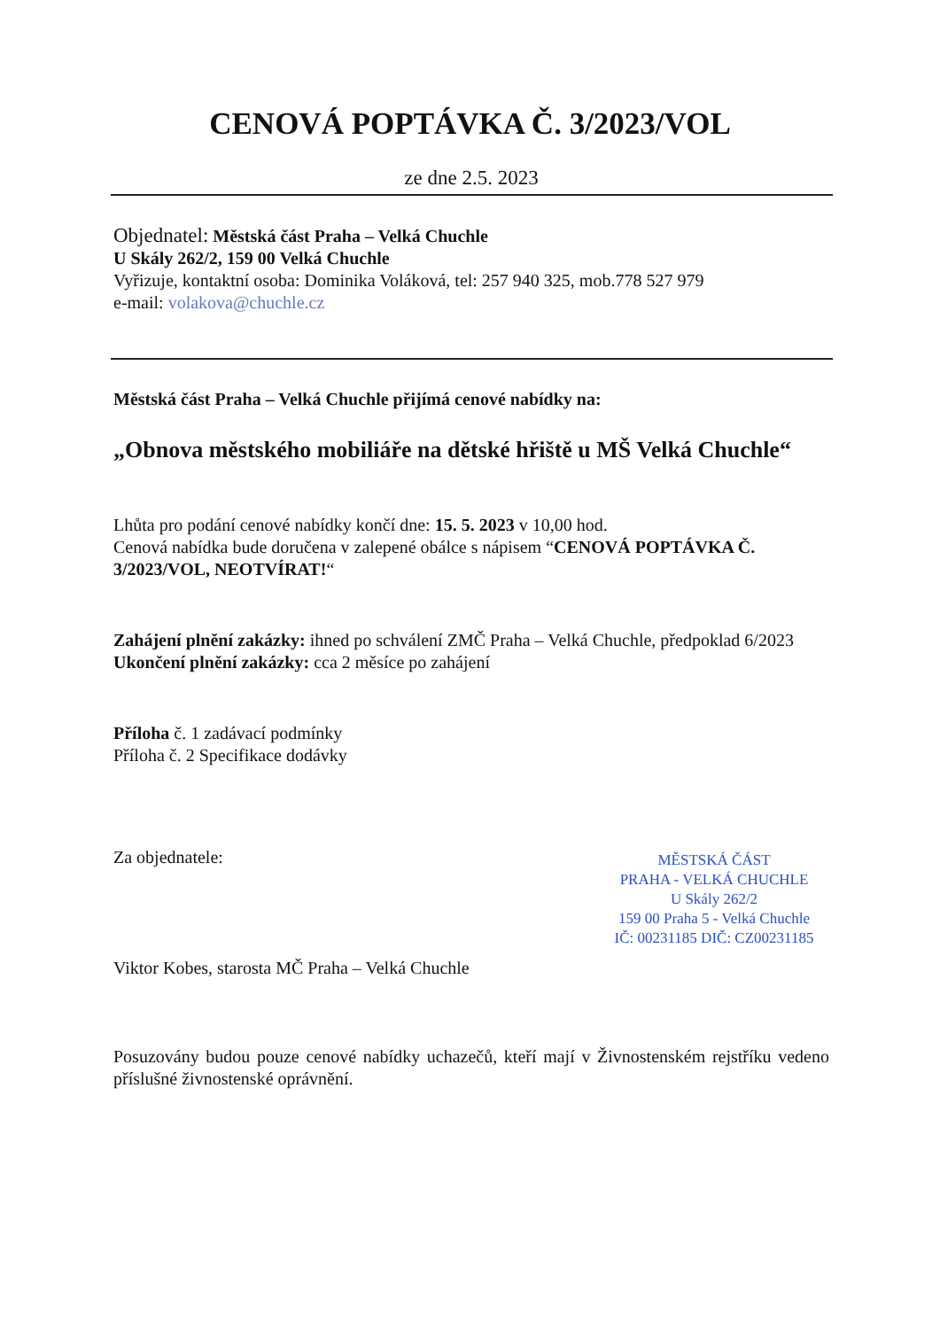CENOVÁ POPTÁVKA Č. 3/2023/VOL
ze dne 2.5. 2023
Objednatel: Městská část Praha – Velká Chuchle
U Skály 262/2, 159 00 Velká Chuchle
Vyřizuje, kontaktní osoba: Dominika Voláková, tel: 257 940 325, mob.778 527 979
e-mail: volakova@chuchle.cz
Městská část Praha – Velká Chuchle přijímá cenové nabídky na:
„Obnova městského mobiliáře na dětské hřiště u MŠ Velká Chuchle“
Lhůta pro podání cenové nabídky končí dne: 15. 5. 2023 v 10,00 hod.
Cenová nabídka bude doručena v zalepené obálce s nápisem “CENOVÁ POPTÁVKA Č. 3/2023/VOL, NEOTVÍRAT!“
Zahájení plnění zakázky: ihned po schválení ZMČ Praha – Velká Chuchle, předpoklad 6/2023
Ukončení plnění zakázky: cca 2 měsíce po zahájení
Příloha č. 1 zadávací podmínky
Příloha č. 2 Specifikace dodávky
Za objednatele:
MĚSTSKÁ ČÁST
PRAHA - VELKÁ CHUCHLE
U Skály 262/2
159 00 Praha 5 - Velká Chuchle
IČ: 00231185 DIČ: CZ00231185
Viktor Kobes, starosta MČ Praha – Velká Chuchle
Posuzovány budou pouze cenové nabídky uchazečů, kteří mají v Živnostenském rejstříku vedeno příslušné živnostenské oprávnění.